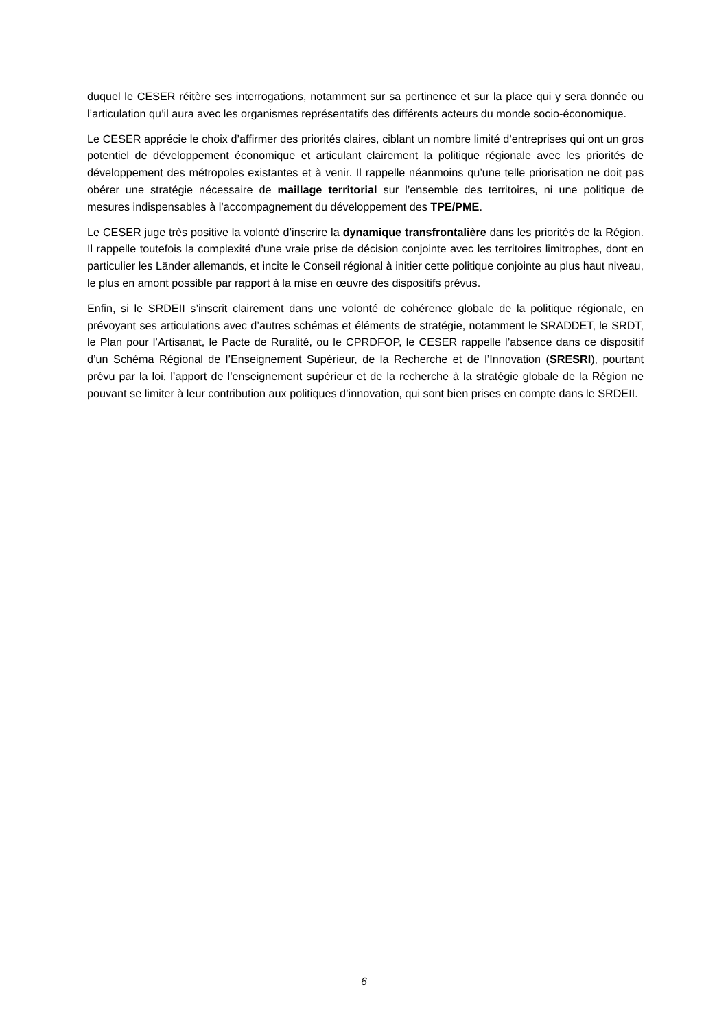duquel le CESER réitère ses interrogations, notamment sur sa pertinence et sur la place qui y sera donnée ou l’articulation qu’il aura avec les organismes représentatifs des différents acteurs du monde socio-économique.
Le CESER apprécie le choix d’affirmer des priorités claires, ciblant un nombre limité d’entreprises qui ont un gros potentiel de développement économique et articulant clairement la politique régionale avec les priorités de développement des métropoles existantes et à venir. Il rappelle néanmoins qu’une telle priorisation ne doit pas obérer une stratégie nécessaire de maillage territorial sur l’ensemble des territoires, ni une politique de mesures indispensables à l’accompagnement du développement des TPE/PME.
Le CESER juge très positive la volonté d’inscrire la dynamique transfrontalière dans les priorités de la Région. Il rappelle toutefois la complexité d’une vraie prise de décision conjointe avec les territoires limitrophes, dont en particulier les Länder allemands, et incite le Conseil régional à initier cette politique conjointe au plus haut niveau, le plus en amont possible par rapport à la mise en œuvre des dispositifs prévus.
Enfin, si le SRDEII s’inscrit clairement dans une volonté de cohérence globale de la politique régionale, en prévoyant ses articulations avec d’autres schémas et éléments de stratégie, notamment le SRADDET, le SRDT, le Plan pour l’Artisanat, le Pacte de Ruralité, ou le CPRDFOP, le CESER rappelle l’absence dans ce dispositif d’un Schéma Régional de l’Enseignement Supérieur, de la Recherche et de l’Innovation (SRESRI), pourtant prévu par la loi, l’apport de l’enseignement supérieur et de la recherche à la stratégie globale de la Région ne pouvant se limiter à leur contribution aux politiques d’innovation, qui sont bien prises en compte dans le SRDEII.
6